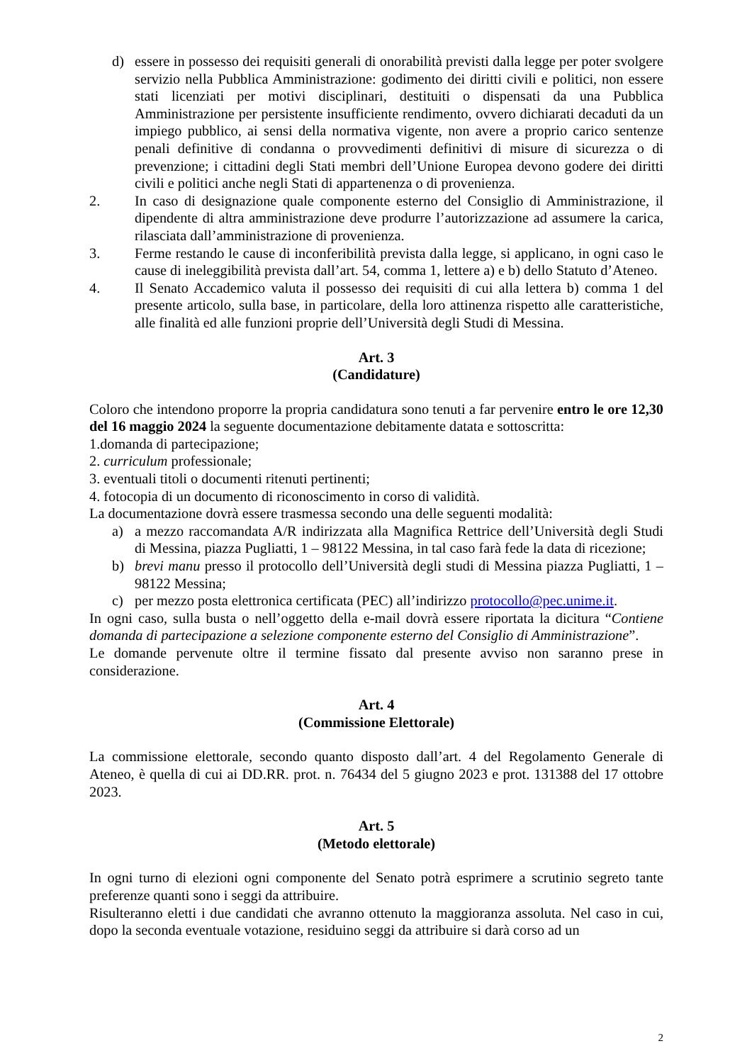d) essere in possesso dei requisiti generali di onorabilità previsti dalla legge per poter svolgere servizio nella Pubblica Amministrazione: godimento dei diritti civili e politici, non essere stati licenziati per motivi disciplinari, destituiti o dispensati da una Pubblica Amministrazione per persistente insufficiente rendimento, ovvero dichiarati decaduti da un impiego pubblico, ai sensi della normativa vigente, non avere a proprio carico sentenze penali definitive di condanna o provvedimenti definitivi di misure di sicurezza o di prevenzione; i cittadini degli Stati membri dell’Unione Europea devono godere dei diritti civili e politici anche negli Stati di appartenenza o di provenienza.
2. In caso di designazione quale componente esterno del Consiglio di Amministrazione, il dipendente di altra amministrazione deve produrre l’autorizzazione ad assumere la carica, rilasciata dall’amministrazione di provenienza.
3. Ferme restando le cause di inconferibilità prevista dalla legge, si applicano, in ogni caso le cause di ineleggibilità prevista dall’art. 54, comma 1, lettere a) e b) dello Statuto d’Ateneo.
4. Il Senato Accademico valuta il possesso dei requisiti di cui alla lettera b) comma 1 del presente articolo, sulla base, in particolare, della loro attinenza rispetto alle caratteristiche, alle finalità ed alle funzioni proprie dell’Università degli Studi di Messina.
Art. 3
(Candidature)
Coloro che intendono proporre la propria candidatura sono tenuti a far pervenire entro le ore 12,30 del 16 maggio 2024 la seguente documentazione debitamente datata e sottoscritta:
1.domanda di partecipazione;
2. curriculum professionale;
3. eventuali titoli o documenti ritenuti pertinenti;
4. fotocopia di un documento di riconoscimento in corso di validità.
La documentazione dovrà essere trasmessa secondo una delle seguenti modalità:
a) a mezzo raccomandata A/R indirizzata alla Magnifica Rettrice dell’Università degli Studi di Messina, piazza Pugliatti, 1 – 98122 Messina, in tal caso farà fede la data di ricezione;
b) brevi manu presso il protocollo dell’Università degli studi di Messina piazza Pugliatti, 1 – 98122 Messina;
c) per mezzo posta elettronica certificata (PEC) all’indirizzo protocollo@pec.unime.it.
In ogni caso, sulla busta o nell’oggetto della e-mail dovrà essere riportata la dicitura “Contiene domanda di partecipazione a selezione componente esterno del Consiglio di Amministrazione”.
Le domande pervenute oltre il termine fissato dal presente avviso non saranno prese in considerazione.
Art. 4
(Commissione Elettorale)
La commissione elettorale, secondo quanto disposto dall’art. 4 del Regolamento Generale di Ateneo, è quella di cui ai DD.RR. prot. n. 76434 del 5 giugno 2023 e prot. 131388 del 17 ottobre 2023.
Art. 5
(Metodo elettorale)
In ogni turno di elezioni ogni componente del Senato potrà esprimere a scrutinio segreto tante preferenze quanti sono i seggi da attribuire.
Risulteranno eletti i due candidati che avranno ottenuto la maggioranza assoluta. Nel caso in cui, dopo la seconda eventuale votazione, residuino seggi da attribuire si darà corso ad un
2